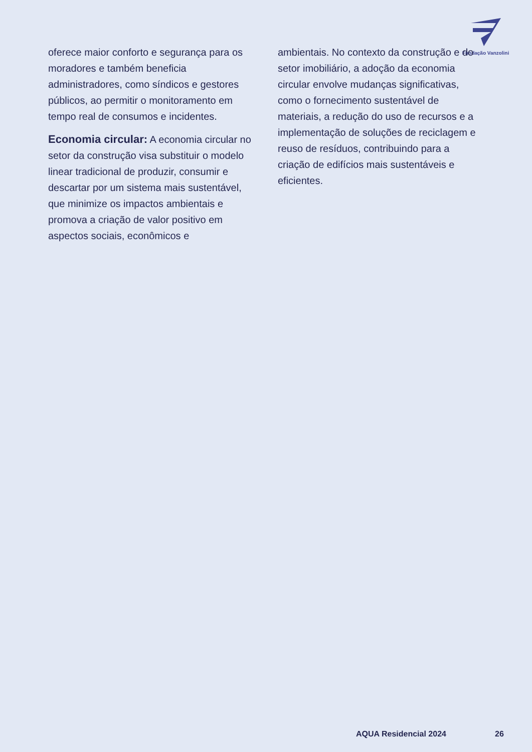Fundação Vanzolini
oferece maior conforto e segurança para os moradores e também beneficia administradores, como síndicos e gestores públicos, ao permitir o monitoramento em tempo real de consumos e incidentes.
Economia circular: A economia circular no setor da construção visa substituir o modelo linear tradicional de produzir, consumir e descartar por um sistema mais sustentável, que minimize os impactos ambientais e promova a criação de valor positivo em aspectos sociais, econômicos e
ambientais. No contexto da construção e do setor imobiliário, a adoção da economia circular envolve mudanças significativas, como o fornecimento sustentável de materiais, a redução do uso de recursos e a implementação de soluções de reciclagem e reuso de resíduos, contribuindo para a criação de edifícios mais sustentáveis e eficientes.
AQUA Residencial 2024 26